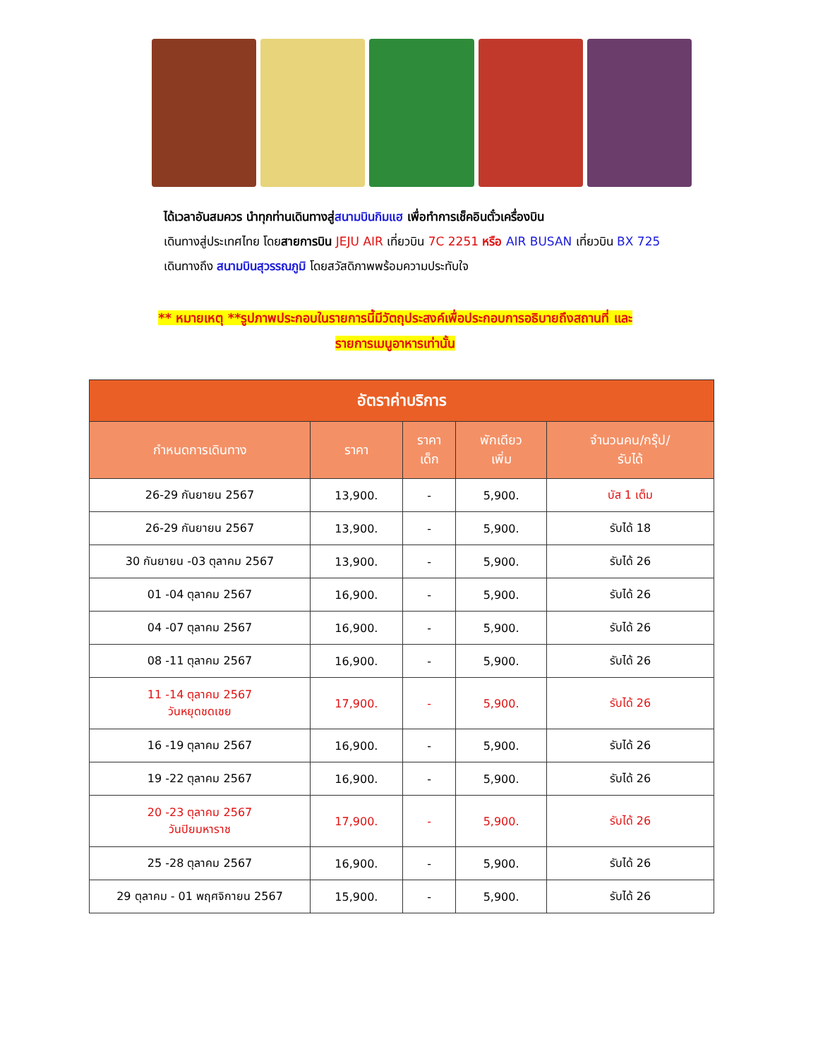ได้เวลาอันสมควร นำทุกท่านเดินทางสู่สนามบินกิมแฮ เพื่อทำการเช็คอินตั๋วเครื่องบิน
เดินทางสู่ประเทศไทย โดยสายการบิน JEJU AIR เที่ยวบิน 7C 2251 หรือ AIR BUSAN เที่ยวบิน BX 725
เดินทางถึง สนามบินสุวรรณภูมิ โดยสวัสดิภาพพร้อมความประทับใจ
** หมายเหตุ **รูปภาพประกอบในรายการนี้มีวัตถุประสงค์เพื่อประกอบการอธิบายถึงสถานที่ และ
รายการเมนูอาหารเท่านั้น
| อัตราค่าบริการ | | | | |
| --- | --- | --- | --- | --- |
| กำหนดการเดินทาง | ราคา | ราคา เด็ก | พักเดียว เพิ่ม | จำนวนคน/กรุ๊ป/ รับได้ |
| 26-29 กันยายน 2567 | 13,900. | - | 5,900. | บัส 1 เต็ม |
| 26-29 กันยายน 2567 | 13,900. | - | 5,900. | รับได้ 18 |
| 30 กันยายน -03 ตุลาคม 2567 | 13,900. | - | 5,900. | รับได้ 26 |
| 01 -04 ตุลาคม 2567 | 16,900. | - | 5,900. | รับได้ 26 |
| 04 -07 ตุลาคม 2567 | 16,900. | - | 5,900. | รับได้ 26 |
| 08 -11 ตุลาคม 2567 | 16,900. | - | 5,900. | รับได้ 26 |
| 11 -14 ตุลาคม 2567 วันหยุดชดเชย | 17,900. | - | 5,900. | รับได้ 26 |
| 16 -19 ตุลาคม 2567 | 16,900. | - | 5,900. | รับได้ 26 |
| 19 -22 ตุลาคม 2567 | 16,900. | - | 5,900. | รับได้ 26 |
| 20 -23 ตุลาคม 2567 วันปิยมหาราช | 17,900. | - | 5,900. | รับได้ 26 |
| 25 -28 ตุลาคม 2567 | 16,900. | - | 5,900. | รับได้ 26 |
| 29 ตุลาคม - 01 พฤศจิกายน 2567 | 15,900. | - | 5,900. | รับได้ 26 |